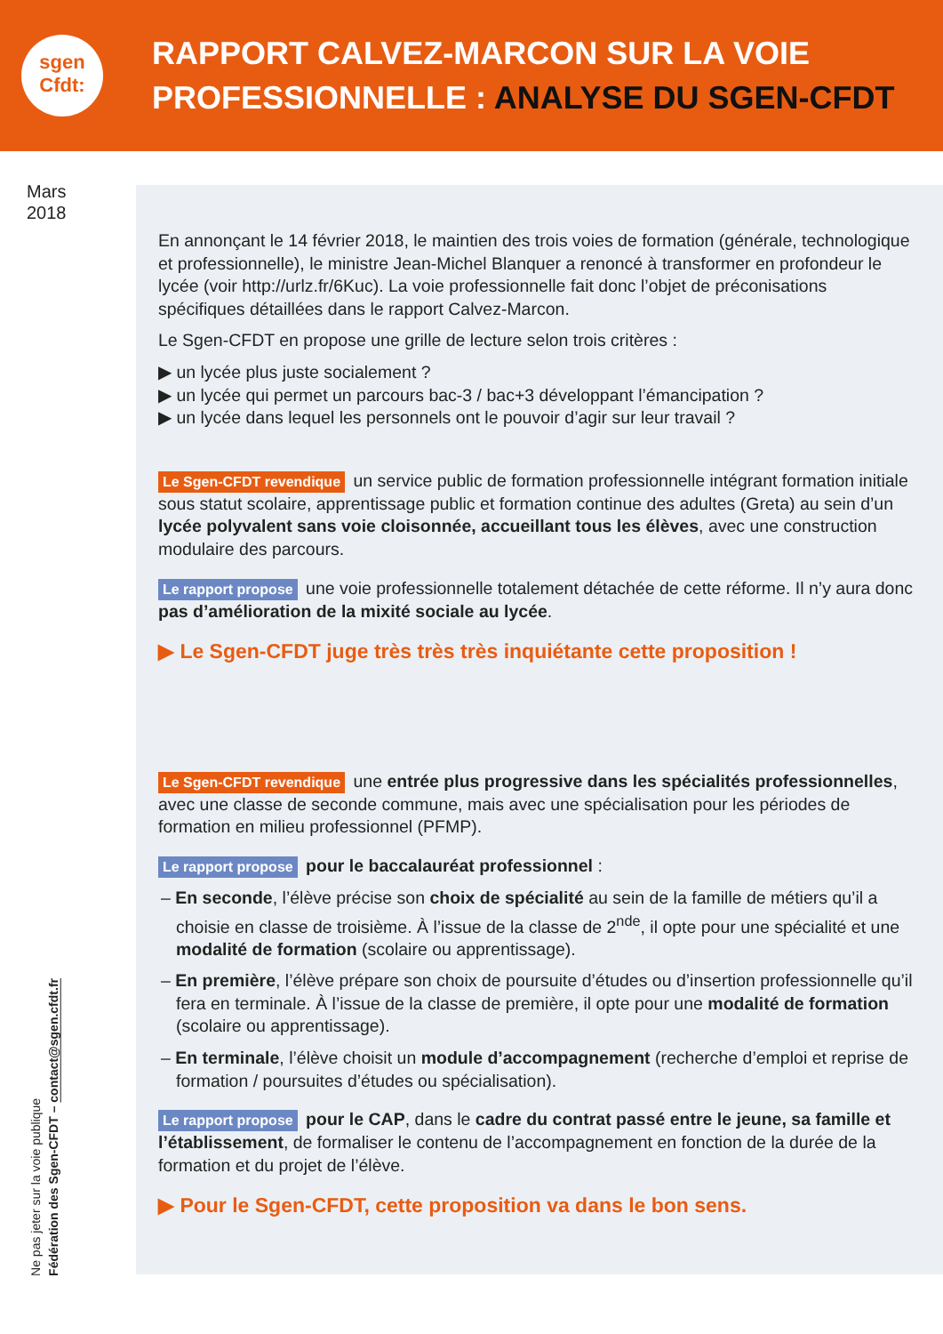sgen
Cfdt:
RAPPORT CALVEZ-MARCON SUR LA VOIE
PROFESSIONNELLE : ANALYSE DU SGEN-CFDT
Mars
2018
En annonçant le 14 février 2018, le maintien des trois voies de formation (générale, technologique et professionnelle), le ministre Jean-Michel Blanquer a renoncé à transformer en profondeur le lycée (voir http://urlz.fr/6Kuc). La voie professionnelle fait donc l’objet de préconisations spécifiques détaillées dans le rapport Calvez-Marcon.
Le Sgen-CFDT en propose une grille de lecture selon trois critères :
▶ un lycée plus juste socialement ?
▶ un lycée qui permet un parcours bac-3 / bac+3 développant l’émancipation ?
▶ un lycée dans lequel les personnels ont le pouvoir d’agir sur leur travail ?
Le Sgen-CFDT revendique un service public de formation professionnelle intégrant formation initiale sous statut scolaire, apprentissage public et formation continue des adultes (Greta) au sein d’un lycée polyvalent sans voie cloisonnée, accueillant tous les élèves, avec une construction modulaire des parcours.
Le rapport propose une voie professionnelle totalement détachée de cette réforme. Il n’y aura donc pas d’amélioration de la mixité sociale au lycée.
▶ Le Sgen-CFDT juge très très très inquiétante cette proposition !
Le Sgen-CFDT revendique une entrée plus progressive dans les spécialités professionnelles, avec une classe de seconde commune, mais avec une spécialisation pour les périodes de formation en milieu professionnel (PFMP).
Le rapport propose pour le baccalauréat professionnel :
– En seconde, l’élève précise son choix de spécialité au sein de la famille de métiers qu’il a choisie en classe de troisième. À l’issue de la classe de 2<sup>nde</sup>, il opte pour une spécialité et une modalité de formation (scolaire ou apprentissage).
– En première, l’élève prépare son choix de poursuite d’études ou d’insertion professionnelle qu’il fera en terminale. À l’issue de la classe de première, il opte pour une modalité de formation (scolaire ou apprentissage).
– En terminale, l’élève choisit un module d’accompagnement (recherche d’emploi et reprise de formation / poursuites d’études ou spécialisation).
Le rapport propose pour le CAP, dans le cadre du contrat passé entre le jeune, sa famille et l’établissement, de formaliser le contenu de l’accompagnement en fonction de la durée de la formation et du projet de l’élève.
▶ Pour le Sgen-CFDT, cette proposition va dans le bon sens.
Ne pas jeter sur la voie publique
Fédération des Sgen-CFDT – contact@sgen.cfdt.fr